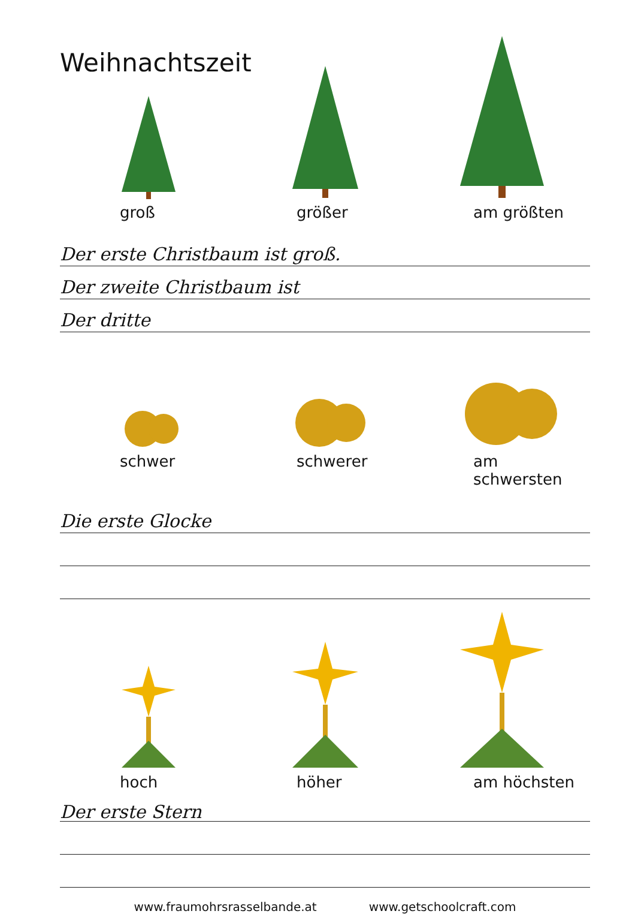Weihnachtszeit
groß größer am größten
Der erste Christbaum ist groß.
Der zweite Christbaum ist
Der dritte
schwer schwerer am schwersten
Die erste Glocke
hoch höher am höchsten
Der erste Stern
www.fraumohrsrasselbande.at www.getschoolcraft.com